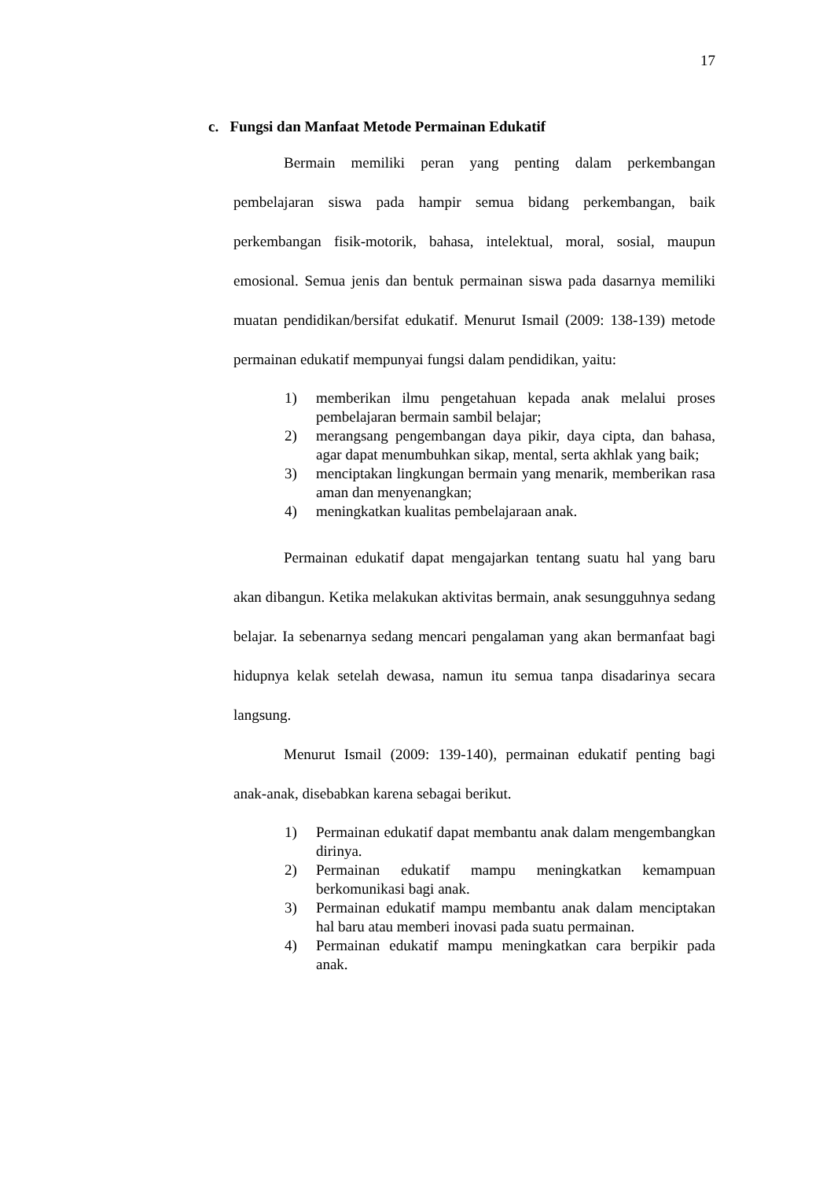17
c. Fungsi dan Manfaat Metode Permainan Edukatif
Bermain memiliki peran yang penting dalam perkembangan pembelajaran siswa pada hampir semua bidang perkembangan, baik perkembangan fisik-motorik, bahasa, intelektual, moral, sosial, maupun emosional. Semua jenis dan bentuk permainan siswa pada dasarnya memiliki muatan pendidikan/bersifat edukatif. Menurut Ismail (2009: 138-139) metode permainan edukatif mempunyai fungsi dalam pendidikan, yaitu:
1) memberikan ilmu pengetahuan kepada anak melalui proses pembelajaran bermain sambil belajar;
2) merangsang pengembangan daya pikir, daya cipta, dan bahasa, agar dapat menumbuhkan sikap, mental, serta akhlak yang baik;
3) menciptakan lingkungan bermain yang menarik, memberikan rasa aman dan menyenangkan;
4) meningkatkan kualitas pembelajaraan anak.
Permainan edukatif dapat mengajarkan tentang suatu hal yang baru akan dibangun. Ketika melakukan aktivitas bermain, anak sesungguhnya sedang belajar. Ia sebenarnya sedang mencari pengalaman yang akan bermanfaat bagi hidupnya kelak setelah dewasa, namun itu semua tanpa disadarinya secara langsung.
Menurut Ismail (2009: 139-140), permainan edukatif penting bagi anak-anak, disebabkan karena sebagai berikut.
1) Permainan edukatif dapat membantu anak dalam mengembangkan dirinya.
2) Permainan edukatif mampu meningkatkan kemampuan berkomunikasi bagi anak.
3) Permainan edukatif mampu membantu anak dalam menciptakan hal baru atau memberi inovasi pada suatu permainan.
4) Permainan edukatif mampu meningkatkan cara berpikir pada anak.